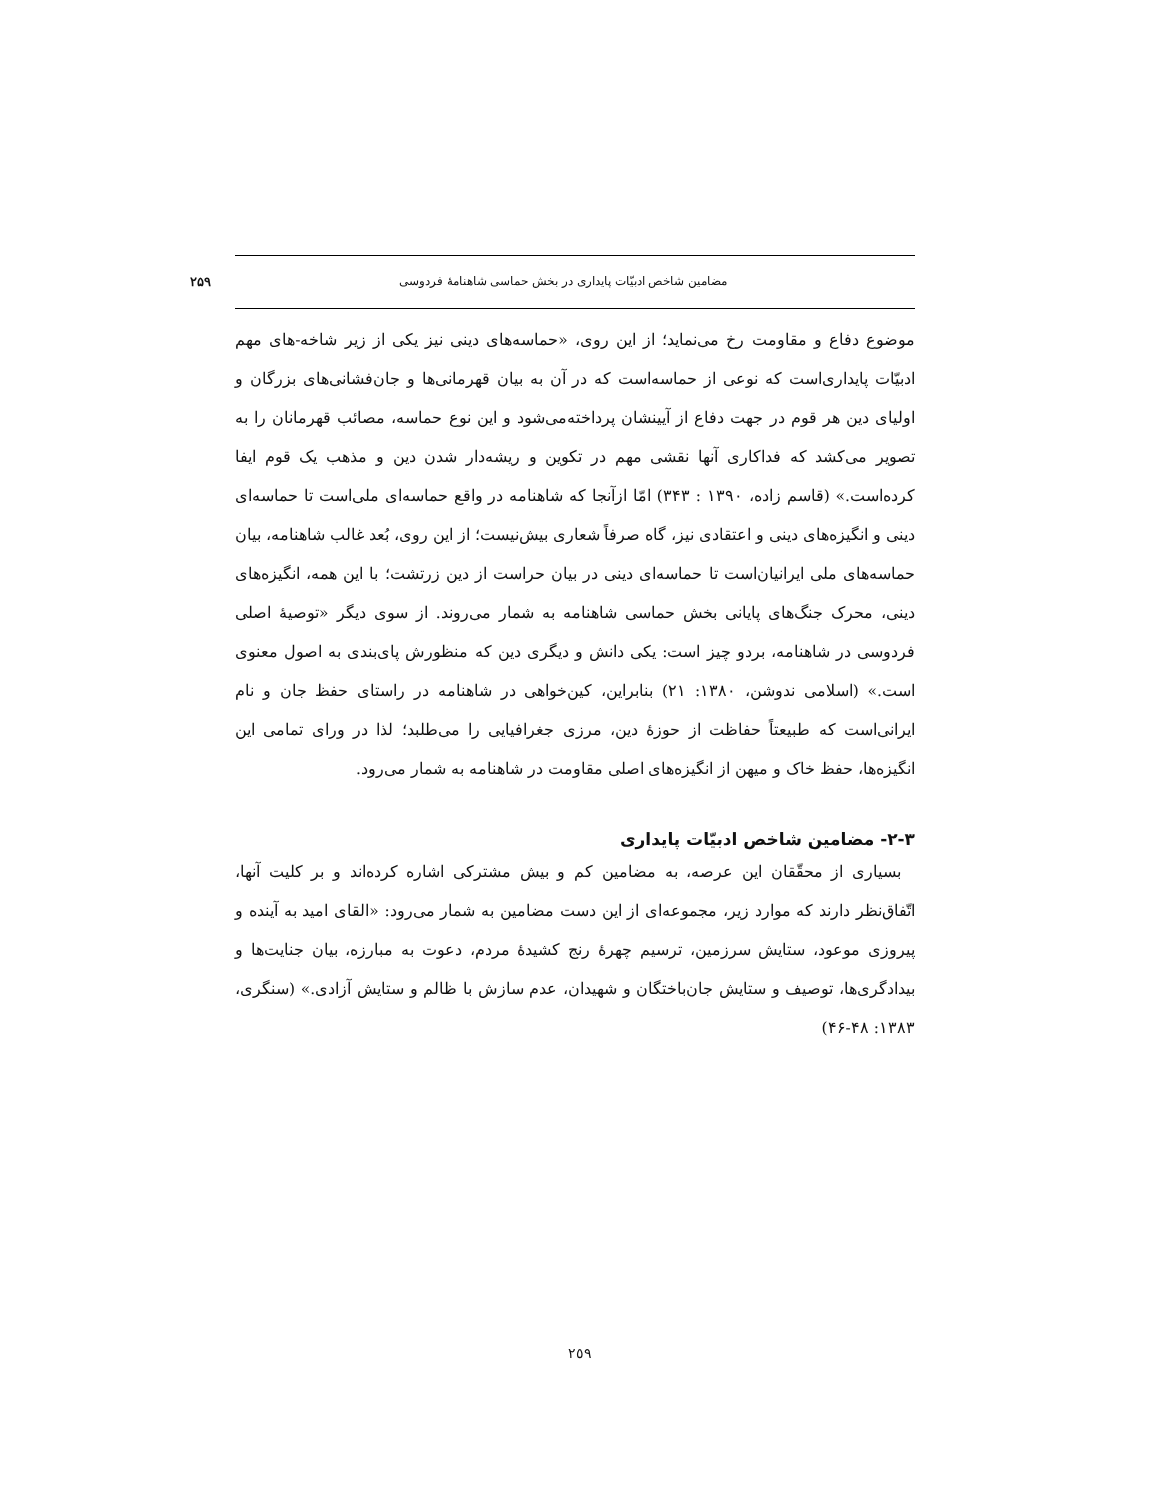مضامین شاخص ادبیّات پایداری در بخش حماسی شاهنامهٔ فردوسی ۲۵۹
موضوع دفاع و مقاومت رخ می‌نماید؛ از این روی، «حماسه‌های دینی نیز یکی از زیر شاخه-های مهم ادبیّات پایداری‌است که نوعی از حماسه‌است که در آن به بیان قهرمانی‌ها و جان‌فشانی‌های بزرگان و اولیای دین هر قوم در جهت دفاع از آیینشان پرداخته‌می‌شود و این نوع حماسه، مصائب قهرمانان را به تصویر می‌کشد که فداکاری آنها نقشی مهم در تکوین و ریشه‌دار شدن دین و مذهب یک قوم ایفا کرده‌است.» (قاسم زاده، ۱۳۹۰ : ۳۴۳) امّا ازآنجا که شاهنامه در واقع حماسه‌ای ملی‌است تا حماسه‌ای دینی و انگیزه‌های دینی و اعتقادی نیز، گاه صرفاً شعاری بیش‌نیست؛ از این روی، بُعد غالب شاهنامه، بیان حماسه‌های ملی ایرانیان‌است تا حماسه‌ای دینی در بیان حراست از دین زرتشت؛ با این همه، انگیزه‌های دینی، محرک جنگ‌های پایانی بخش حماسی شاهنامه به شمار می‌روند. از سوی دیگر «توصیهٔ اصلی فردوسی در شاهنامه، بردو چیز است: یکی دانش و دیگری دین که منظورش پای‌بندی به اصول معنوی است.» (اسلامی ندوشن، ۱۳۸۰: ۲۱) بنابراین، کین‌خواهی در شاهنامه در راستای حفظ جان و نام ایرانی‌است که طبیعتاً حفاظت از حوزهٔ دین، مرزی جغرافیایی را می‌طلبد؛ لذا در ورای تمامی این انگیزه‌ها، حفظ خاک و میهن از انگیزه‌های اصلی مقاومت در شاهنامه به شمار می‌رود.
۲-۳- مضامین شاخص ادبیّات پایداری
بسیاری از محقّقان این عرصه، به مضامین کم و بیش مشترکی اشاره کرده‌اند و بر کلیت آنها، اتّفاق‌نظر دارند که موارد زیر، مجموعه‌ای از این دست مضامین به شمار می‌رود: «القای امید به آینده و پیروزی موعود، ستایش سرزمین، ترسیم چهرهٔ رنج کشیدهٔ مردم، دعوت به مبارزه، بیان جنایت‌ها و بیدادگری‌ها، توصیف و ستایش جان‌باختگان و شهیدان، عدم سازش با ظالم و ستایش آزادی.» (سنگری، ۱۳۸۳: ۴۸-۴۶)
٢٥٩